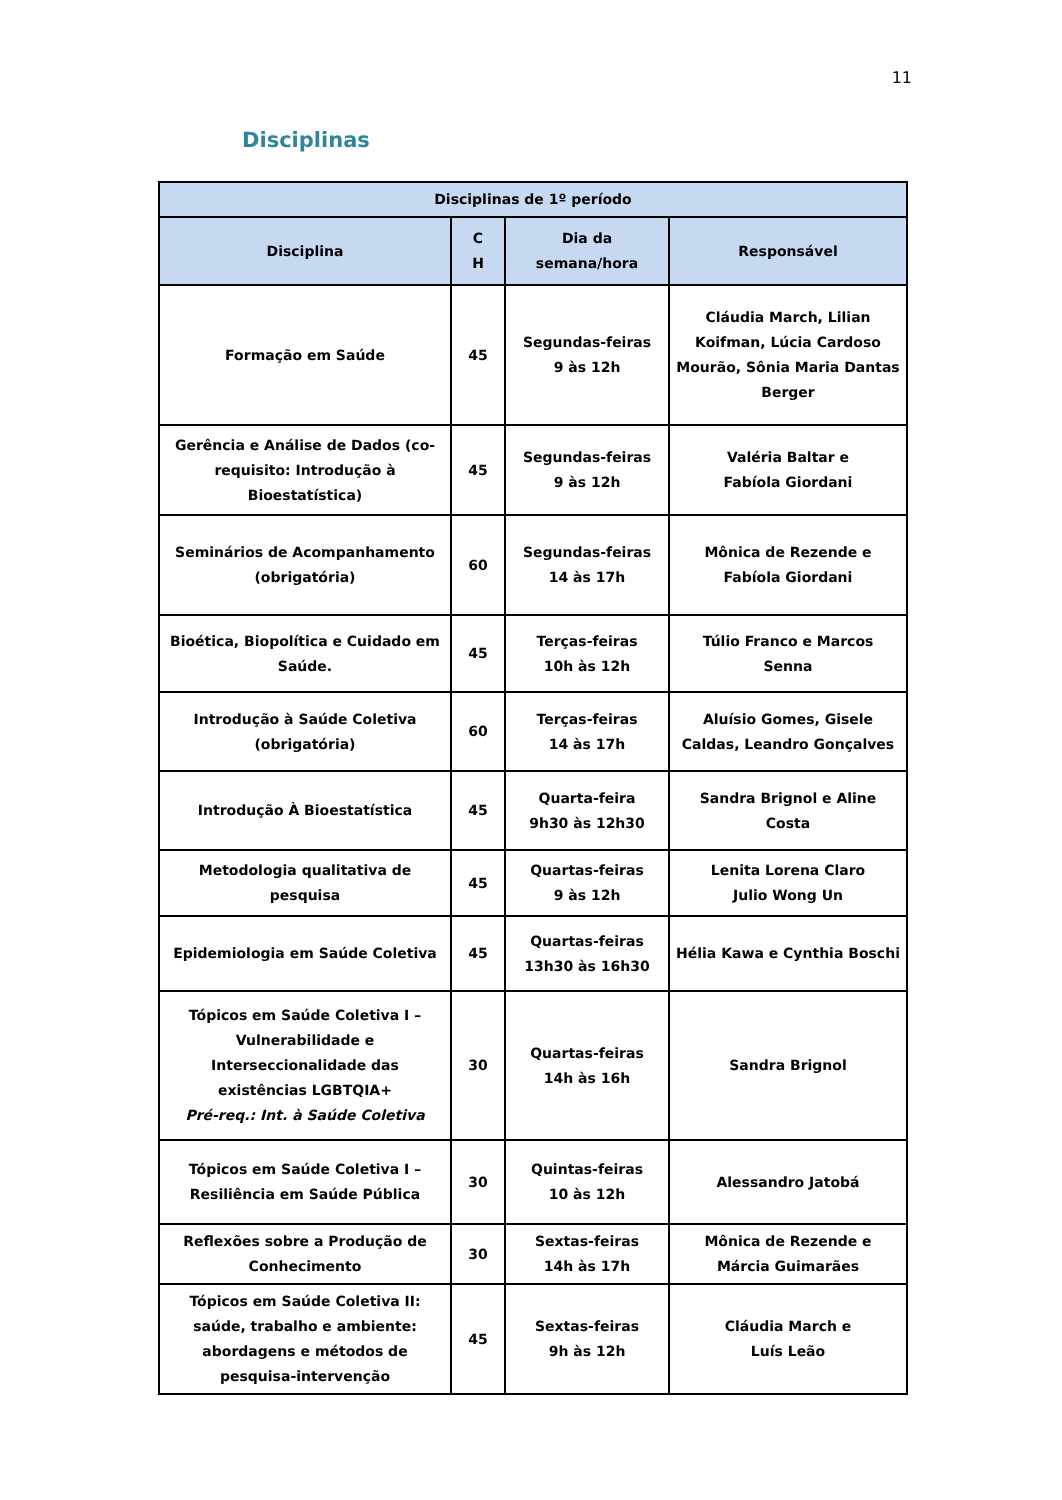11
Disciplinas
| Disciplinas de 1º período | | | |
| --- | --- | --- | --- |
| Disciplina | C H | Dia da semana/hora | Responsável |
| Formação em Saúde | 45 | Segundas-feiras 9 às 12h | Cláudia March, Lilian Koifman, Lúcia Cardoso Mourão, Sônia Maria Dantas Berger |
| Gerência e Análise de Dados (co-requisito: Introdução à Bioestatística) | 45 | Segundas-feiras 9 às 12h | Valéria Baltar e Fabíola Giordani |
| Seminários de Acompanhamento (obrigatória) | 60 | Segundas-feiras 14 às 17h | Mônica de Rezende e Fabíola Giordani |
| Bioética, Biopolítica e Cuidado em Saúde. | 45 | Terças-feiras 10h às 12h | Túlio Franco e Marcos Senna |
| Introdução à Saúde Coletiva (obrigatória) | 60 | Terças-feiras 14 às 17h | Aluísio Gomes, Gisele Caldas, Leandro Gonçalves |
| Introdução À Bioestatística | 45 | Quarta-feira 9h30 às 12h30 | Sandra Brignol e Aline Costa |
| Metodologia qualitativa de pesquisa | 45 | Quartas-feiras 9 às 12h | Lenita Lorena Claro Julio Wong Un |
| Epidemiologia em Saúde Coletiva | 45 | Quartas-feiras 13h30 às 16h30 | Hélia Kawa e Cynthia Boschi |
| Tópicos em Saúde Coletiva I – Vulnerabilidade e Interseccionalidade das existências LGBTQIA+ Pré-req.: Int. à Saúde Coletiva | 30 | Quartas-feiras 14h às 16h | Sandra Brignol |
| Tópicos em Saúde Coletiva I – Resiliência em Saúde Pública | 30 | Quintas-feiras 10 às 12h | Alessandro Jatobá |
| Reflexões sobre a Produção de Conhecimento | 30 | Sextas-feiras 14h às 17h | Mônica de Rezende e Márcia Guimarães |
| Tópicos em Saúde Coletiva II: saúde, trabalho e ambiente: abordagens e métodos de pesquisa-intervenção | 45 | Sextas-feiras 9h às 12h | Cláudia March e Luís Leão |